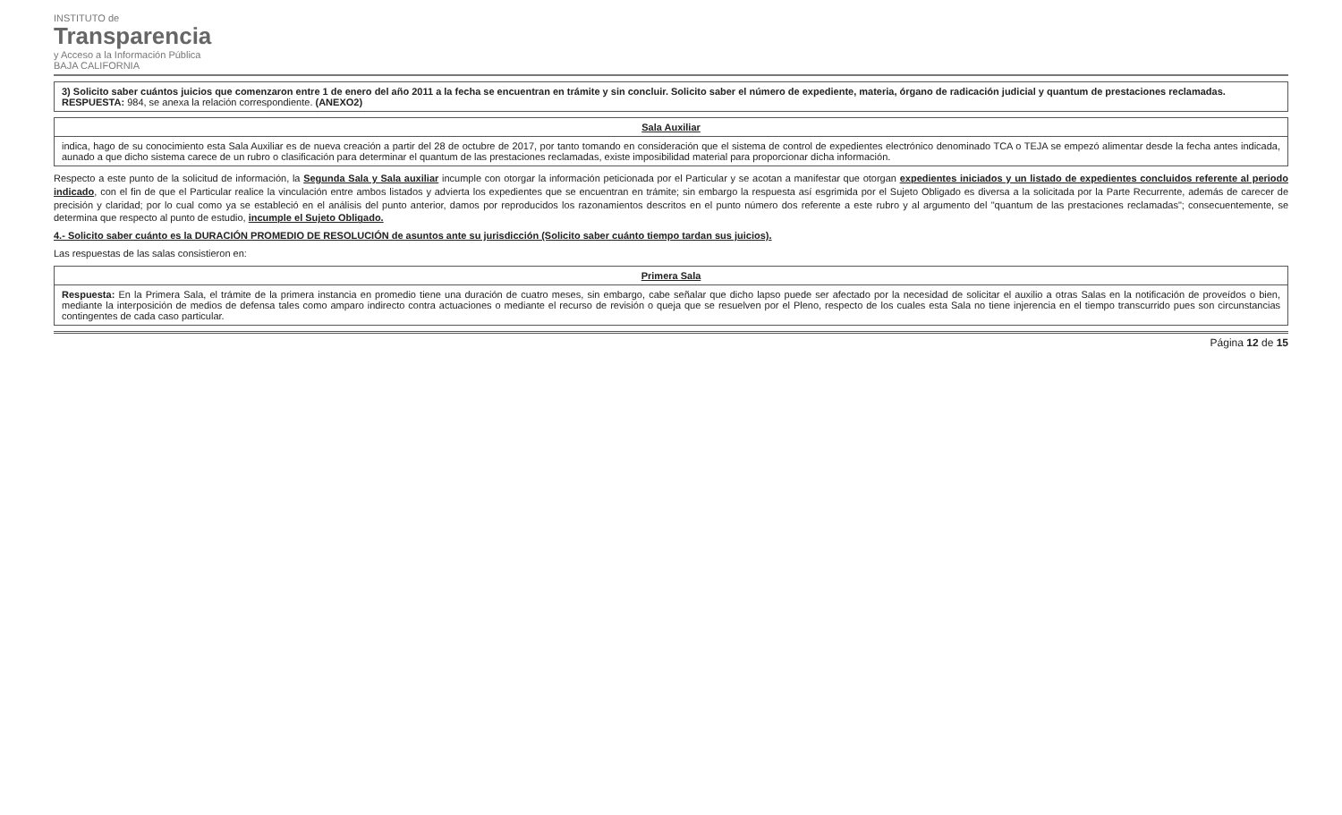INSTITUTO de
Transparencia
y Acceso a la Información Pública
BAJA CALIFORNIA
| 3) Solicito saber cuántos juicios que comenzaron entre 1 de enero del año 2011 a la fecha se encuentran en trámite y sin concluir. Solicito saber el número de expediente, materia, órgano de radicación judicial y quantum de prestaciones reclamadas. RESPUESTA: 984, se anexa la relación correspondiente. (ANEXO2) |
| Sala Auxiliar |
| --- |
| indica, hago de su conocimiento esta Sala Auxiliar es de nueva creación a partir del 28 de octubre de 2017, por tanto tomando en consideración que el sistema de control de expedientes electrónico denominado TCA o TEJA se empezó alimentar desde la fecha antes indicada, aunado a que dicho sistema carece de un rubro o clasificación para determinar el quantum de las prestaciones reclamadas, existe imposibilidad material para proporcionar dicha información. |
Respecto a este punto de la solicitud de información, la Segunda Sala y Sala auxiliar incumple con otorgar la información peticionada por el Particular y se acotan a manifestar que otorgan expedientes iniciados y un listado de expedientes concluidos referente al periodo indicado, con el fin de que el Particular realice la vinculación entre ambos listados y advierta los expedientes que se encuentran en trámite; sin embargo la respuesta así esgrimida por el Sujeto Obligado es diversa a la solicitada por la Parte Recurrente, además de carecer de precisión y claridad; por lo cual como ya se estableció en el análisis del punto anterior, damos por reproducidos los razonamientos descritos en el punto número dos referente a este rubro y al argumento del "quantum de las prestaciones reclamadas"; consecuentemente, se determina que respecto al punto de estudio, incumple el Sujeto Obligado.
4.- Solicito saber cuánto es la DURACIÓN PROMEDIO DE RESOLUCIÓN de asuntos ante su jurisdicción (Solicito saber cuánto tiempo tardan sus juicios).
Las respuestas de las salas consistieron en:
| Primera Sala |
| --- |
| Respuesta: En la Primera Sala, el trámite de la primera instancia en promedio tiene una duración de cuatro meses, sin embargo, cabe señalar que dicho lapso puede ser afectado por la necesidad de solicitar el auxilio a otras Salas en la notificación de proveídos o bien, mediante la interposición de medios de defensa tales como amparo indirecto contra actuaciones o mediante el recurso de revisión o queja que se resuelven por el Pleno, respecto de los cuales esta Sala no tiene injerencia en el tiempo transcurrido pues son circunstancias contingentes de cada caso particular. |
Página 12 de 15